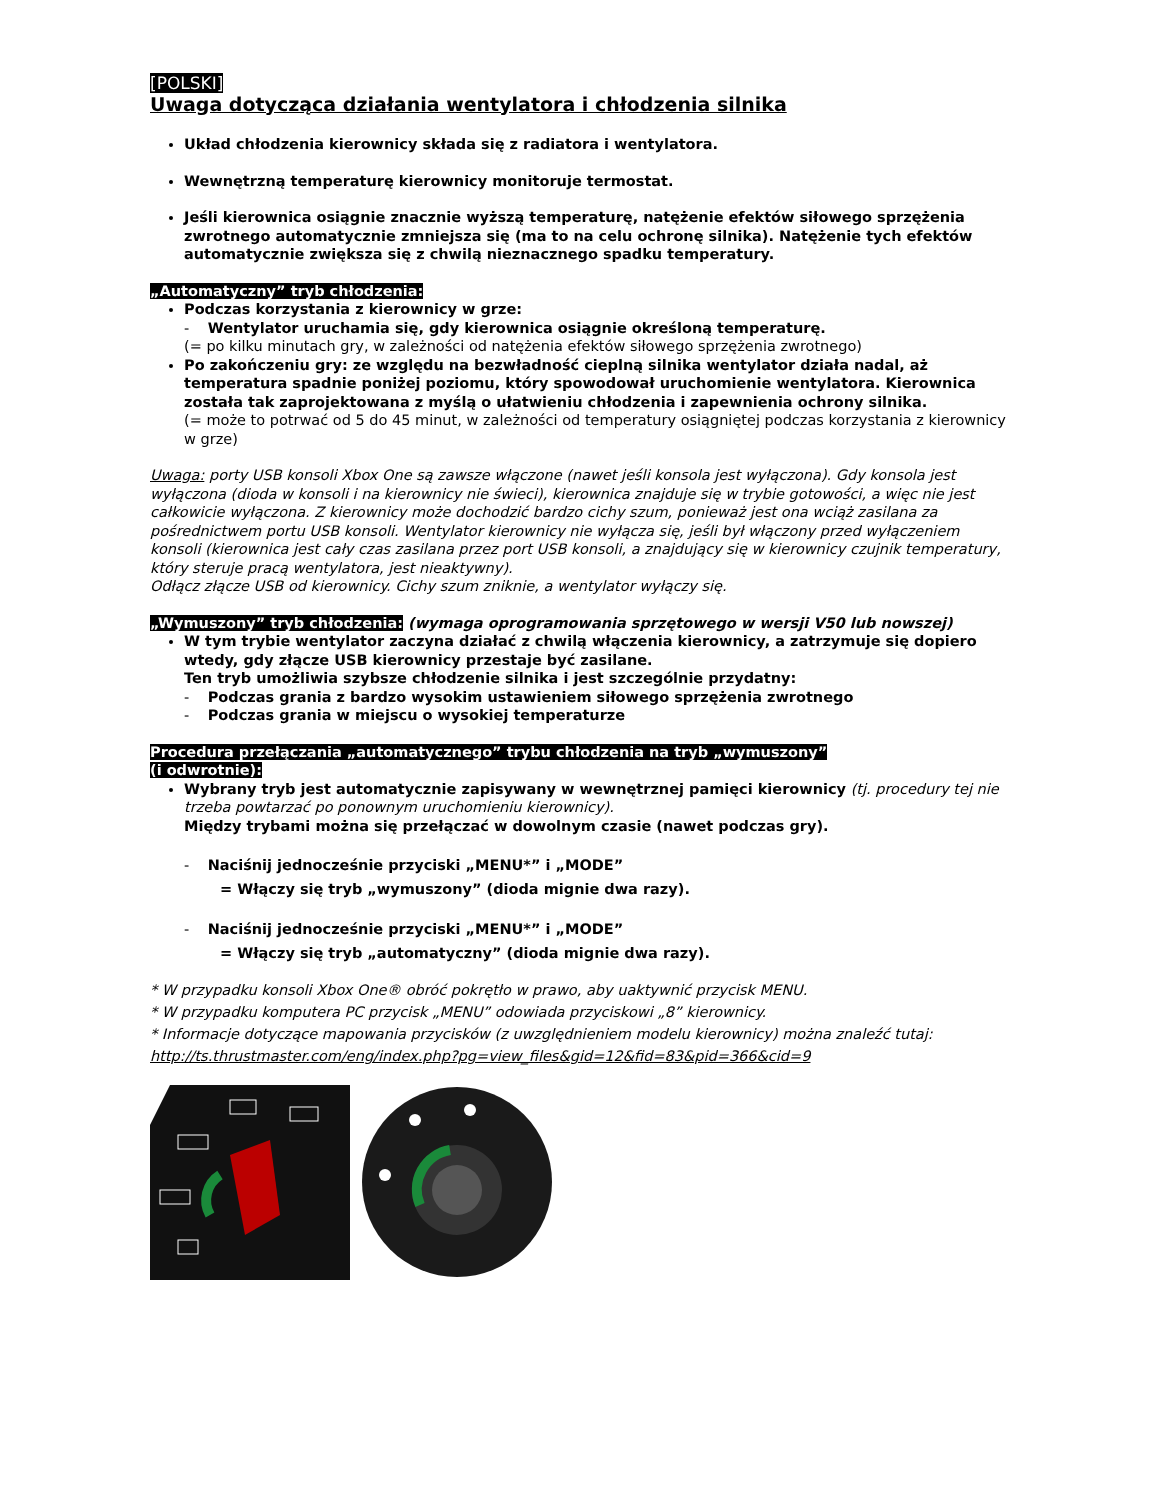[POLSKI]
Uwaga dotycząca działania wentylatora i chłodzenia silnika
Układ chłodzenia kierownicy składa się z radiatora i wentylatora.
Wewnętrzną temperaturę kierownicy monitoruje termostat.
Jeśli kierownica osiągnie znacznie wyższą temperaturę, natężenie efektów siłowego sprzężenia zwrotnego automatycznie zmniejsza się (ma to na celu ochronę silnika). Natężenie tych efektów automatycznie zwiększa się z chwilą nieznacznego spadku temperatury.
„Automatyczny” tryb chłodzenia:
Podczas korzystania z kierownicy w grze:
- Wentylator uruchamia się, gdy kierownica osiągnie określoną temperaturę.
(= po kilku minutach gry, w zależności od natężenia efektów siłowego sprzężenia zwrotnego)
Po zakończeniu gry: ze względu na bezwładność cieplną silnika wentylator działa nadal, aż temperatura spadnie poniżej poziomu, który spowodował uruchomienie wentylatora. Kierownica została tak zaprojektowana z myślą o ułatwieniu chłodzenia i zapewnienia ochrony silnika.
(= może to potrwać od 5 do 45 minut, w zależności od temperatury osiągniętej podczas korzystania z kierownicy w grze)
Uwaga: porty USB konsoli Xbox One są zawsze włączone (nawet jeśli konsola jest wyłączona). Gdy konsola jest wyłączona (dioda w konsoli i na kierownicy nie świeci), kierownica znajduje się w trybie gotowości, a więc nie jest całkowicie wyłączona. Z kierownicy może dochodzić bardzo cichy szum, ponieważ jest ona wciąż zasilana za pośrednictwem portu USB konsoli. Wentylator kierownicy nie wyłącza się, jeśli był włączony przed wyłączeniem konsoli (kierownica jest cały czas zasilana przez port USB konsoli, a znajdujący się w kierownicy czujnik temperatury, który steruje pracą wentylatora, jest nieaktywny).
Odłącz złącze USB od kierownicy. Cichy szum zniknie, a wentylator wyłączy się.
„Wymuszony” tryb chłodzenia: (wymaga oprogramowania sprzętowego w wersji V50 lub nowszej)
W tym trybie wentylator zaczyna działać z chwilą włączenia kierownicy, a zatrzymuje się dopiero wtedy, gdy złącze USB kierownicy przestaje być zasilane.
Ten tryb umożliwia szybsze chłodzenie silnika i jest szczególnie przydatny:
- Podczas grania z bardzo wysokim ustawieniem siłowego sprzężenia zwrotnego
- Podczas grania w miejscu o wysokiej temperaturze
Procedura przełączania „automatycznego” trybu chłodzenia na tryb „wymuszony”
(i odwrotnie):
Wybrany tryb jest automatycznie zapisywany w wewnętrznej pamięci kierownicy (tj. procedury tej nie trzeba powtarzać po ponownym uruchomieniu kierownicy).
Między trybami można się przełączać w dowolnym czasie (nawet podczas gry).
- Naciśnij jednocześnie przyciski „MENU*” i „MODE”
= Włączy się tryb „wymuszony” (dioda mignie dwa razy).
- Naciśnij jednocześnie przyciski „MENU*” i „MODE”
= Włączy się tryb „automatyczny” (dioda mignie dwa razy).
* W przypadku konsoli Xbox One® obróć pokrętło w prawo, aby uaktywnić przycisk MENU.
* W przypadku komputera PC przycisk „MENU” odowiada przyciskowi „8” kierownicy.
* Informacje dotyczące mapowania przycisków (z uwzględnieniem modelu kierownicy) można znaleźć tutaj:
http://ts.thrustmaster.com/eng/index.php?pg=view_files&gid=12&fid=83&pid=366&cid=9